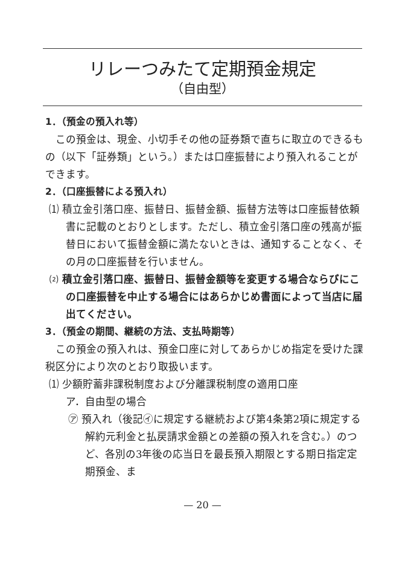リレーつみたて定期預金規定
（自由型）
1．（預金の預入れ等）
この預金は、現金、小切手その他の証券類で直ちに取立のできるもの（以下「証券類」という。）または口座振替により預入れることができます。
2．（口座振替による預入れ）
⑴ 積立金引落口座、振替日、振替金額、振替方法等は口座振替依頼書に記載のとおりとします。ただし、積立金引落口座の残高が振替日において振替金額に満たないときは、通知することなく、その月の口座振替を行いません。
⑵ 積立金引落口座、振替日、振替金額等を変更する場合ならびにこの口座振替を中止する場合にはあらかじめ書面によって当店に届出てください。
3．（預金の期間、継続の方法、支払時期等）
この預金の預入れは、預金口座に対してあらかじめ指定を受けた課税区分により次のとおり取扱います。
⑴ 少額貯蓄非課税制度および分離課税制度の適用口座
ア．自由型の場合
㋐ 預入れ（後記㋑に規定する継続および第4条第2項に規定する解約元利金と払戻請求金額との差額の預入れを含む。）のつど、各別の3年後の応当日を最長預入期限とする期日指定定期預金、ま
— 20 —